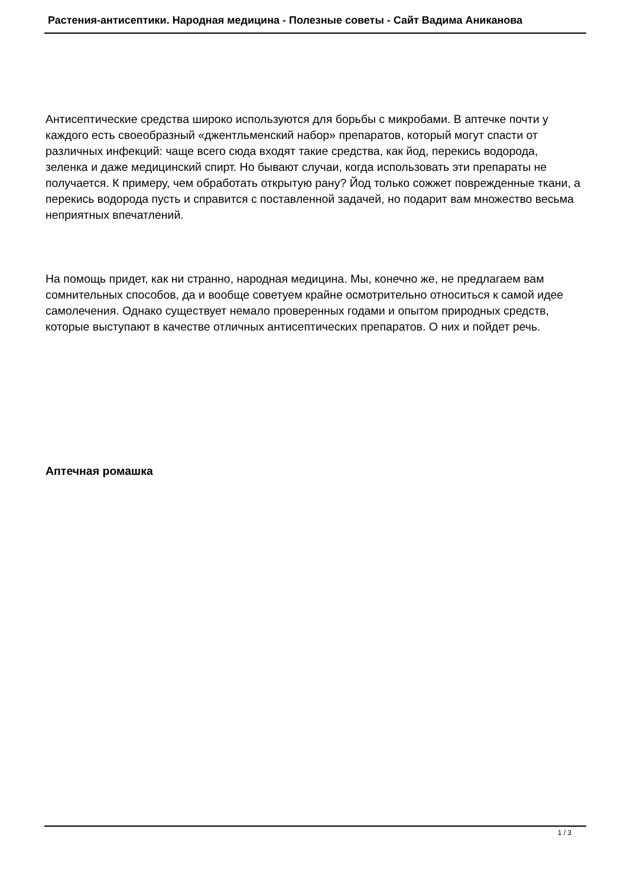Растения-антисептики. Народная медицина - Полезные советы - Сайт Вадима Аниканова
Антисептические средства широко используются для борьбы с микробами. В аптечке почти у каждого есть своеобразный «джентльменский набор» препаратов, который могут спасти от различных инфекций: чаще всего сюда входят такие средства, как йод, перекись водорода, зеленка и даже медицинский спирт. Но бывают случаи, когда использовать эти препараты не получается. К примеру, чем обработать открытую рану? Йод только сожжет поврежденные ткани, а перекись водорода пусть и справится с поставленной задачей, но подарит вам множество весьма неприятных впечатлений.
На помощь придет, как ни странно, народная медицина. Мы, конечно же, не предлагаем вам сомнительных способов, да и вообще советуем крайне осмотрительно относиться к самой идее самолечения. Однако существует немало проверенных годами и опытом природных средств, которые выступают в качестве отличных антисептических препаратов. О них и пойдет речь.
Аптечная ромашка
1 / 3